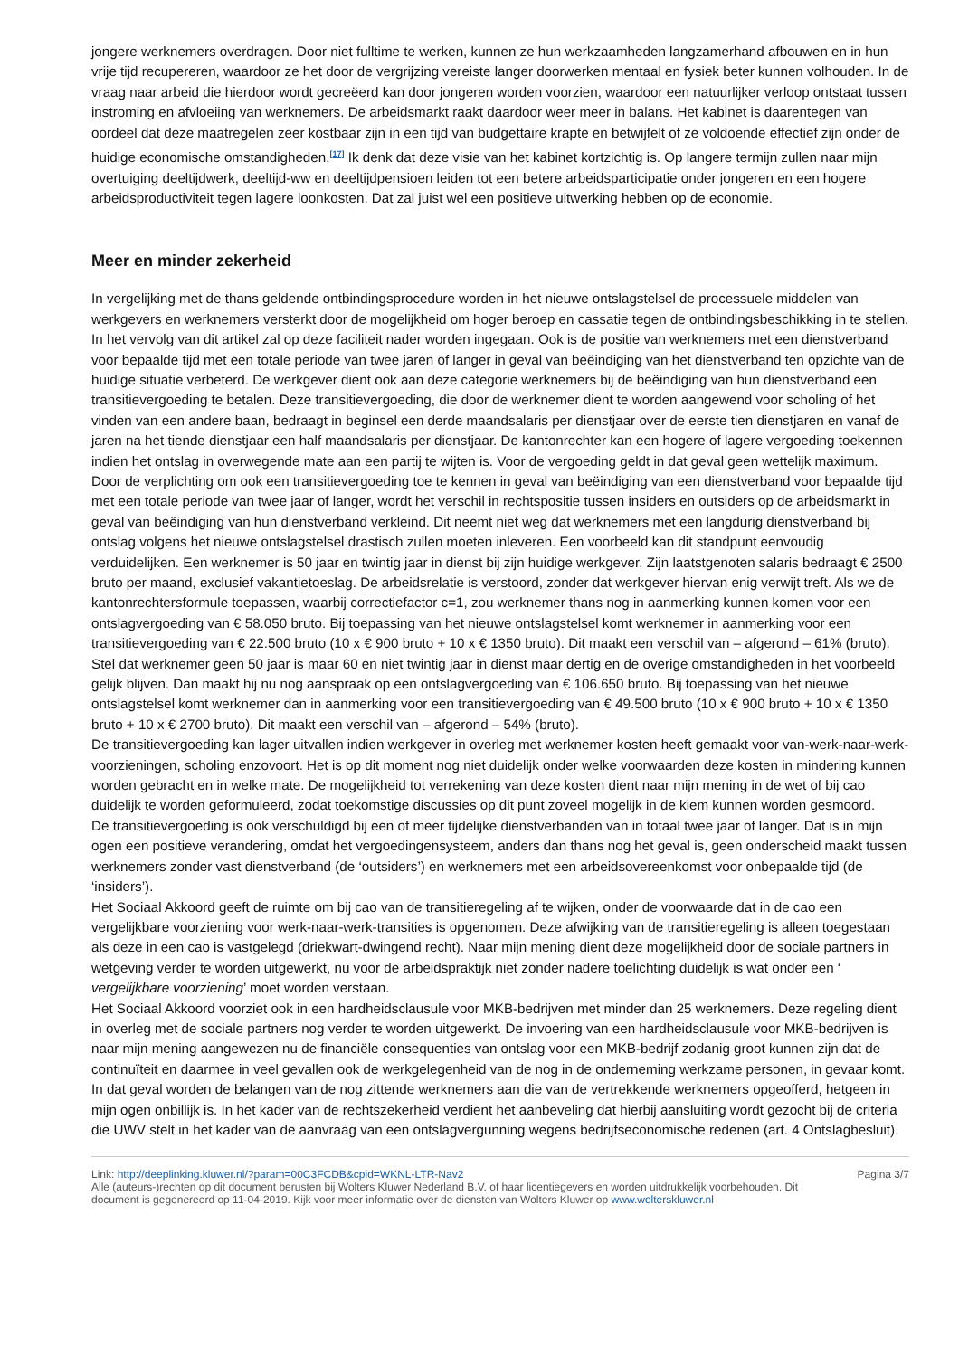jongere werknemers overdragen. Door niet fulltime te werken, kunnen ze hun werkzaamheden langzamerhand afbouwen en in hun vrije tijd recupereren, waardoor ze het door de vergrijzing vereiste langer doorwerken mentaal en fysiek beter kunnen volhouden. In de vraag naar arbeid die hierdoor wordt gecreëerd kan door jongeren worden voorzien, waardoor een natuurlijker verloop ontstaat tussen instroming en afvloeiing van werknemers. De arbeidsmarkt raakt daardoor weer meer in balans. Het kabinet is daarentegen van oordeel dat deze maatregelen zeer kostbaar zijn in een tijd van budgettaire krapte en betwijfelt of ze voldoende effectief zijn onder de huidige economische omstandigheden.<sup>[17]</sup> Ik denk dat deze visie van het kabinet kortzichtig is. Op langere termijn zullen naar mijn overtuiging deeltijdwerk, deeltijd-ww en deeltijdpensioen leiden tot een betere arbeidsparticipatie onder jongeren en een hogere arbeidsproductiviteit tegen lagere loonkosten. Dat zal juist wel een positieve uitwerking hebben op de economie.
Meer en minder zekerheid
In vergelijking met de thans geldende ontbindingsprocedure worden in het nieuwe ontslagstelsel de processuele middelen van werkgevers en werknemers versterkt door de mogelijkheid om hoger beroep en cassatie tegen de ontbindingsbeschikking in te stellen. In het vervolg van dit artikel zal op deze faciliteit nader worden ingegaan. Ook is de positie van werknemers met een dienstverband voor bepaalde tijd met een totale periode van twee jaren of langer in geval van beëindiging van het dienstverband ten opzichte van de huidige situatie verbeterd. De werkgever dient ook aan deze categorie werknemers bij de beëindiging van hun dienstverband een transitievergoeding te betalen. Deze transitievergoeding, die door de werknemer dient te worden aangewend voor scholing of het vinden van een andere baan, bedraagt in beginsel een derde maandsalaris per dienstjaar over de eerste tien dienstjaren en vanaf de jaren na het tiende dienstjaar een half maandsalaris per dienstjaar. De kantonrechter kan een hogere of lagere vergoeding toekennen indien het ontslag in overwegende mate aan een partij te wijten is. Voor de vergoeding geldt in dat geval geen wettelijk maximum. Door de verplichting om ook een transitievergoeding toe te kennen in geval van beëindiging van een dienstverband voor bepaalde tijd met een totale periode van twee jaar of langer, wordt het verschil in rechtspositie tussen insiders en outsiders op de arbeidsmarkt in geval van beëindiging van hun dienstverband verkleind. Dit neemt niet weg dat werknemers met een langdurig dienstverband bij ontslag volgens het nieuwe ontslagstelsel drastisch zullen moeten inleveren. Een voorbeeld kan dit standpunt eenvoudig verduidelijken. Een werknemer is 50 jaar en twintig jaar in dienst bij zijn huidige werkgever. Zijn laatstgenoten salaris bedraagt € 2500 bruto per maand, exclusief vakantietoeslag. De arbeidsrelatie is verstoord, zonder dat werkgever hiervan enig verwijt treft. Als we de kantonrechtersformule toepassen, waarbij correctiefactor c=1, zou werknemer thans nog in aanmerking kunnen komen voor een ontslagvergoeding van € 58.050 bruto. Bij toepassing van het nieuwe ontslagstelsel komt werknemer in aanmerking voor een transitievergoeding van € 22.500 bruto (10 x € 900 bruto + 10 x € 1350 bruto). Dit maakt een verschil van – afgerond – 61% (bruto). Stel dat werknemer geen 50 jaar is maar 60 en niet twintig jaar in dienst maar dertig en de overige omstandigheden in het voorbeeld gelijk blijven. Dan maakt hij nu nog aanspraak op een ontslagvergoeding van € 106.650 bruto. Bij toepassing van het nieuwe ontslagstelsel komt werknemer dan in aanmerking voor een transitievergoeding van € 49.500 bruto (10 x € 900 bruto + 10 x € 1350 bruto + 10 x € 2700 bruto). Dit maakt een verschil van – afgerond – 54% (bruto).
De transitievergoeding kan lager uitvallen indien werkgever in overleg met werknemer kosten heeft gemaakt voor van-werk-naar-werk-voorzieningen, scholing enzovoort. Het is op dit moment nog niet duidelijk onder welke voorwaarden deze kosten in mindering kunnen worden gebracht en in welke mate. De mogelijkheid tot verrekening van deze kosten dient naar mijn mening in de wet of bij cao duidelijk te worden geformuleerd, zodat toekomstige discussies op dit punt zoveel mogelijk in de kiem kunnen worden gesmoord.
De transitievergoeding is ook verschuldigd bij een of meer tijdelijke dienstverbanden van in totaal twee jaar of langer. Dat is in mijn ogen een positieve verandering, omdat het vergoedingensysteem, anders dan thans nog het geval is, geen onderscheid maakt tussen werknemers zonder vast dienstverband (de ‘outsiders’) en werknemers met een arbeidsovereenkomst voor onbepaalde tijd (de ‘insiders’).
Het Sociaal Akkoord geeft de ruimte om bij cao van de transitieregeling af te wijken, onder de voorwaarde dat in de cao een vergelijkbare voorziening voor werk-naar-werk-transities is opgenomen. Deze afwijking van de transitieregeling is alleen toegestaan als deze in een cao is vastgelegd (driekwart-dwingend recht). Naar mijn mening dient deze mogelijkheid door de sociale partners in wetgeving verder te worden uitgewerkt, nu voor de arbeidspraktijk niet zonder nadere toelichting duidelijk is wat onder een ‘ vergelijkbare voorziening’ moet worden verstaan.
Het Sociaal Akkoord voorziet ook in een hardheidsclausule voor MKB-bedrijven met minder dan 25 werknemers. Deze regeling dient in overleg met de sociale partners nog verder te worden uitgewerkt. De invoering van een hardheidsclausule voor MKB-bedrijven is naar mijn mening aangewezen nu de financiële consequenties van ontslag voor een MKB-bedrijf zodanig groot kunnen zijn dat de continuïteit en daarmee in veel gevallen ook de werkgelegenheid van de nog in de onderneming werkzame personen, in gevaar komt. In dat geval worden de belangen van de nog zittende werknemers aan die van de vertrekkende werknemers opgeofferd, hetgeen in mijn ogen onbillijk is. In het kader van de rechtszekerheid verdient het aanbeveling dat hierbij aansluiting wordt gezocht bij de criteria die UWV stelt in het kader van de aanvraag van een ontslagvergunning wegens bedrijfseconomische redenen (art. 4 Ontslagbesluit).
Link: http://deeplinking.kluwer.nl/?param=00C3FCDB&cpid=WKNL-LTR-Nav2 Pagina 3/7
Alle (auteurs-)rechten op dit document berusten bij Wolters Kluwer Nederland B.V. of haar licentiegevers en worden uitdrukkelijk voorbehouden. Dit document is gegenereerd op 11-04-2019. Kijk voor meer informatie over de diensten van Wolters Kluwer op www.wolterskluwer.nl